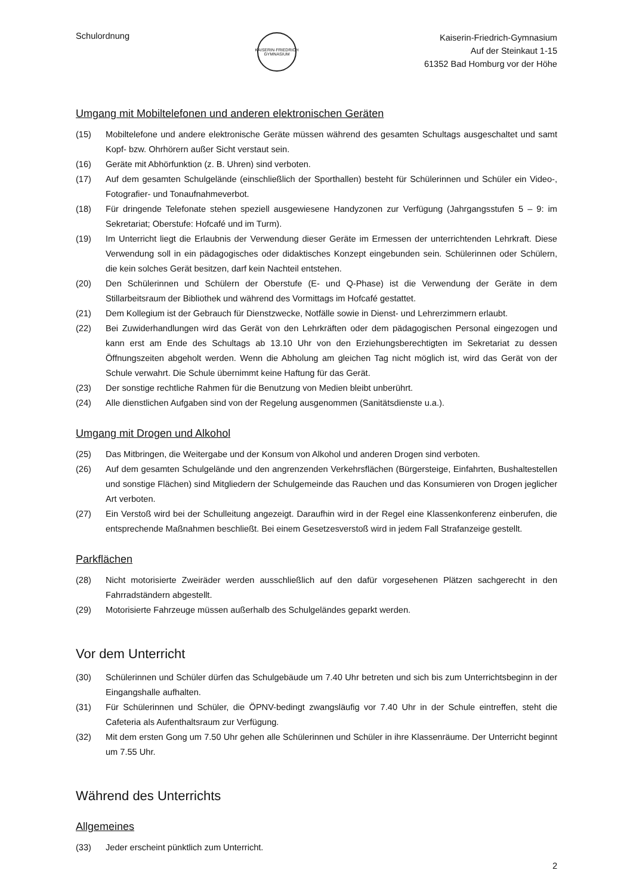Schulordnung
KAISERIN·FRIEDRICH GYMNASIUM
Kaiserin-Friedrich-Gymnasium
Auf der Steinkaut 1-15
61352 Bad Homburg vor der Höhe
Umgang mit Mobiltelefonen und anderen elektronischen Geräten
(15) Mobiltelefone und andere elektronische Geräte müssen während des gesamten Schultags ausgeschaltet und samt Kopf- bzw. Ohrhörern außer Sicht verstaut sein.
(16) Geräte mit Abhörfunktion (z. B. Uhren) sind verboten.
(17) Auf dem gesamten Schulgelände (einschließlich der Sporthallen) besteht für Schülerinnen und Schüler ein Video-, Fotografier- und Tonaufnahmeverbot.
(18) Für dringende Telefonate stehen speziell ausgewiesene Handyzonen zur Verfügung (Jahrgangsstufen 5 – 9: im Sekretariat; Oberstufe: Hofcafé und im Turm).
(19) Im Unterricht liegt die Erlaubnis der Verwendung dieser Geräte im Ermessen der unterrichtenden Lehrkraft. Diese Verwendung soll in ein pädagogisches oder didaktisches Konzept eingebunden sein. Schülerinnen oder Schülern, die kein solches Gerät besitzen, darf kein Nachteil entstehen.
(20) Den Schülerinnen und Schülern der Oberstufe (E- und Q-Phase) ist die Verwendung der Geräte in dem Stillarbeitsraum der Bibliothek und während des Vormittags im Hofcafé gestattet.
(21) Dem Kollegium ist der Gebrauch für Dienstzwecke, Notfälle sowie in Dienst- und Lehrerzimmern erlaubt.
(22) Bei Zuwiderhandlungen wird das Gerät von den Lehrkräften oder dem pädagogischen Personal eingezogen und kann erst am Ende des Schultags ab 13.10 Uhr von den Erziehungsberechtigten im Sekretariat zu dessen Öffnungszeiten abgeholt werden. Wenn die Abholung am gleichen Tag nicht möglich ist, wird das Gerät von der Schule verwahrt. Die Schule übernimmt keine Haftung für das Gerät.
(23) Der sonstige rechtliche Rahmen für die Benutzung von Medien bleibt unberührt.
(24) Alle dienstlichen Aufgaben sind von der Regelung ausgenommen (Sanitätsdienste u.a.).
Umgang mit Drogen und Alkohol
(25) Das Mitbringen, die Weitergabe und der Konsum von Alkohol und anderen Drogen sind verboten.
(26) Auf dem gesamten Schulgelände und den angrenzenden Verkehrsflächen (Bürgersteige, Einfahrten, Bushaltestellen und sonstige Flächen) sind Mitgliedern der Schulgemeinde das Rauchen und das Konsumieren von Drogen jeglicher Art verboten.
(27) Ein Verstoß wird bei der Schulleitung angezeigt. Daraufhin wird in der Regel eine Klassenkonferenz einberufen, die entsprechende Maßnahmen beschließt. Bei einem Gesetzesverstoß wird in jedem Fall Strafanzeige gestellt.
Parkflächen
(28) Nicht motorisierte Zweiräder werden ausschließlich auf den dafür vorgesehenen Plätzen sachgerecht in den Fahrradständern abgestellt.
(29) Motorisierte Fahrzeuge müssen außerhalb des Schulgeländes geparkt werden.
Vor dem Unterricht
(30) Schülerinnen und Schüler dürfen das Schulgebäude um 7.40 Uhr betreten und sich bis zum Unterrichtsbeginn in der Eingangshalle aufhalten.
(31) Für Schülerinnen und Schüler, die ÖPNV-bedingt zwangsläufig vor 7.40 Uhr in der Schule eintreffen, steht die Cafeteria als Aufenthaltsraum zur Verfügung.
(32) Mit dem ersten Gong um 7.50 Uhr gehen alle Schülerinnen und Schüler in ihre Klassenräume. Der Unterricht beginnt um 7.55 Uhr.
Während des Unterrichts
Allgemeines
(33) Jeder erscheint pünktlich zum Unterricht.
2